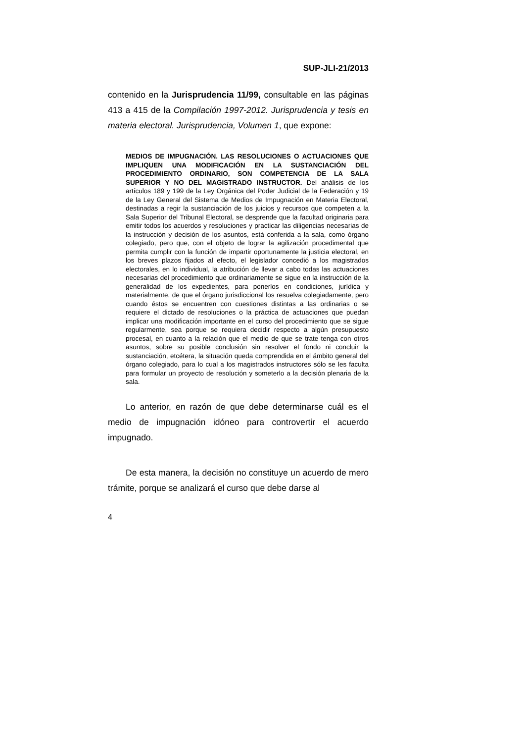SUP-JLI-21/2013
contenido en la Jurisprudencia 11/99, consultable en las páginas 413 a 415 de la Compilación 1997-2012. Jurisprudencia y tesis en materia electoral. Jurisprudencia, Volumen 1, que expone:
MEDIOS DE IMPUGNACIÓN. LAS RESOLUCIONES O ACTUACIONES QUE IMPLIQUEN UNA MODIFICACIÓN EN LA SUSTANCIACIÓN DEL PROCEDIMIENTO ORDINARIO, SON COMPETENCIA DE LA SALA SUPERIOR Y NO DEL MAGISTRADO INSTRUCTOR. Del análisis de los artículos 189 y 199 de la Ley Orgánica del Poder Judicial de la Federación y 19 de la Ley General del Sistema de Medios de Impugnación en Materia Electoral, destinadas a regir la sustanciación de los juicios y recursos que competen a la Sala Superior del Tribunal Electoral, se desprende que la facultad originaria para emitir todos los acuerdos y resoluciones y practicar las diligencias necesarias de la instrucción y decisión de los asuntos, está conferida a la sala, como órgano colegiado, pero que, con el objeto de lograr la agilización procedimental que permita cumplir con la función de impartir oportunamente la justicia electoral, en los breves plazos fijados al efecto, el legislador concedió a los magistrados electorales, en lo individual, la atribución de llevar a cabo todas las actuaciones necesarias del procedimiento que ordinariamente se sigue en la instrucción de la generalidad de los expedientes, para ponerlos en condiciones, jurídica y materialmente, de que el órgano jurisdiccional los resuelva colegiadamente, pero cuando éstos se encuentren con cuestiones distintas a las ordinarias o se requiere el dictado de resoluciones o la práctica de actuaciones que puedan implicar una modificación importante en el curso del procedimiento que se sigue regularmente, sea porque se requiera decidir respecto a algún presupuesto procesal, en cuanto a la relación que el medio de que se trate tenga con otros asuntos, sobre su posible conclusión sin resolver el fondo ni concluir la sustanciación, etcétera, la situación queda comprendida en el ámbito general del órgano colegiado, para lo cual a los magistrados instructores sólo se les faculta para formular un proyecto de resolución y someterlo a la decisión plenaria de la sala.
Lo anterior, en razón de que debe determinarse cuál es el medio de impugnación idóneo para controvertir el acuerdo impugnado.
De esta manera, la decisión no constituye un acuerdo de mero trámite, porque se analizará el curso que debe darse al
4